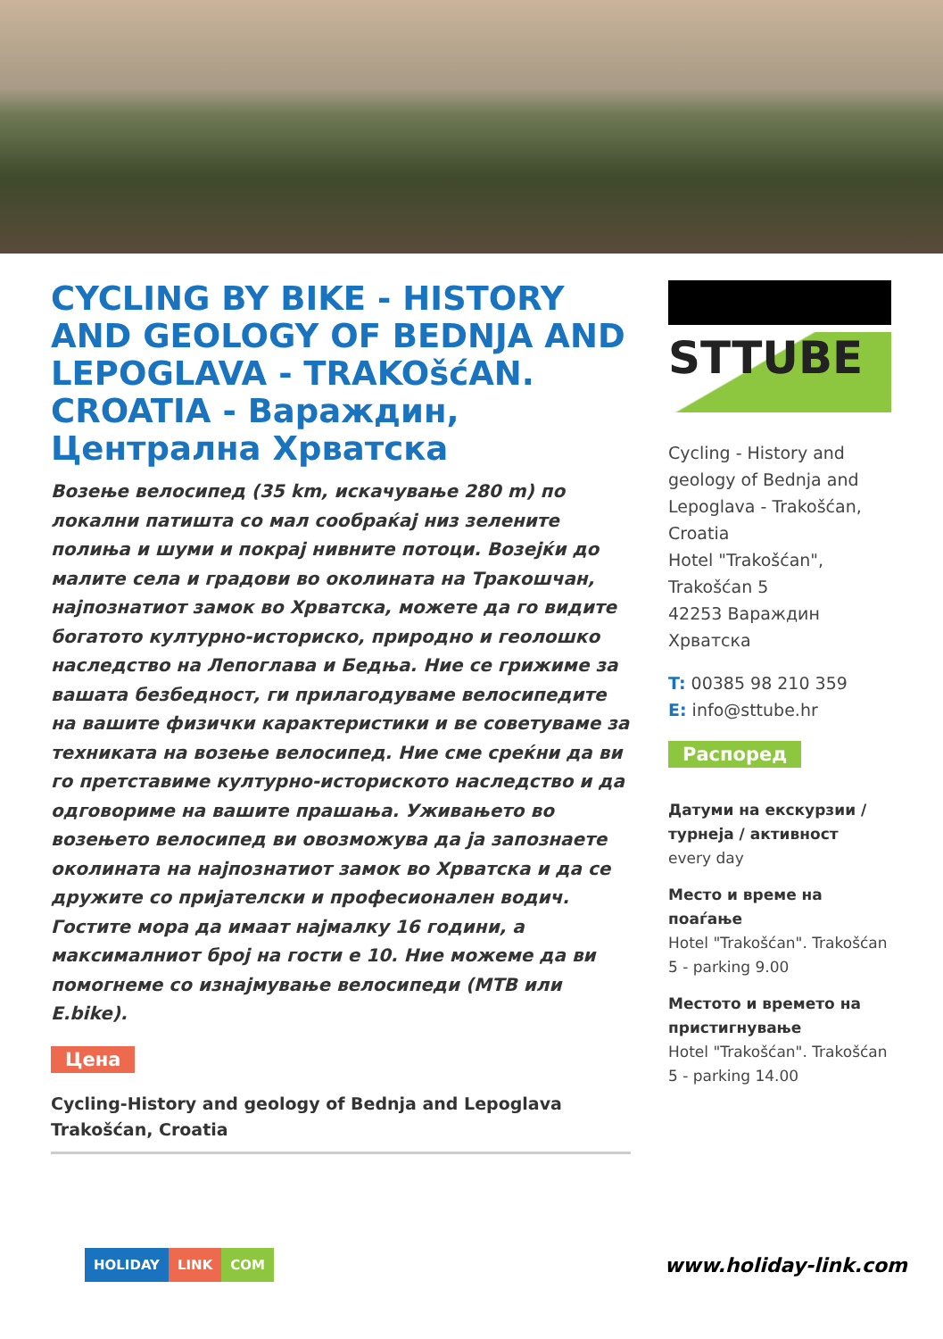CYCLING BY BIKE - HISTORY AND GEOLOGY OF BEDNJA AND LEPOGLAVA - TRAKOšćAN. CROATIA - Вараждин, Централна Хрватска
Возење велосипед (35 km, искачување 280 m) по локални патишта со мал сообраќај низ зелените полиња и шуми и покрај нивните потоци. Возејќи до малите села и градови во околината на Тракошчан, најпознатиот замок во Хрватска, можете да го видите богатото културно-историско, природно и геолошко наследство на Лепоглава и Бедња. Ние се грижиме за вашата безбедност, ги прилагодуваме велосипедите на вашите физички карактеристики и ве советуваме за техниката на возење велосипед. Ние сме среќни да ви го претставиме културно-историското наследство и да одговориме на вашите прашања. Уживањето во возењето велосипед ви овозможува да ја запознаете околината на најпознатиот замок во Хрватска и да се дружите со пријателски и професионален водич. Гостите мора да имаат најмалку 16 години, а максималниот број на гости е 10. Ние можеме да ви помогнеме со изнајмување велосипеди (MTB или E.bike).
Цена
Cycling-History and geology of Bednja and Lepoglava Trakošćan, Croatia
STTUBE
Cycling - History and geology of Bednja and Lepoglava - Trakošćan, Croatia
Hotel "Trakošćan", Trakošćan 5
42253 Вараждин
Хрватска
T: 00385 98 210 359
E: info@sttube.hr
Распоред
Датуми на екскурзии / турнеја / активност
every day
Место и време на поаѓање
Hotel "Trakošćan". Trakošćan 5 - parking 9.00
Местото и времето на пристигнување
Hotel "Trakošćan". Trakošćan 5 - parking 14.00
HOLIDAY LINK COM
www.holiday-link.com